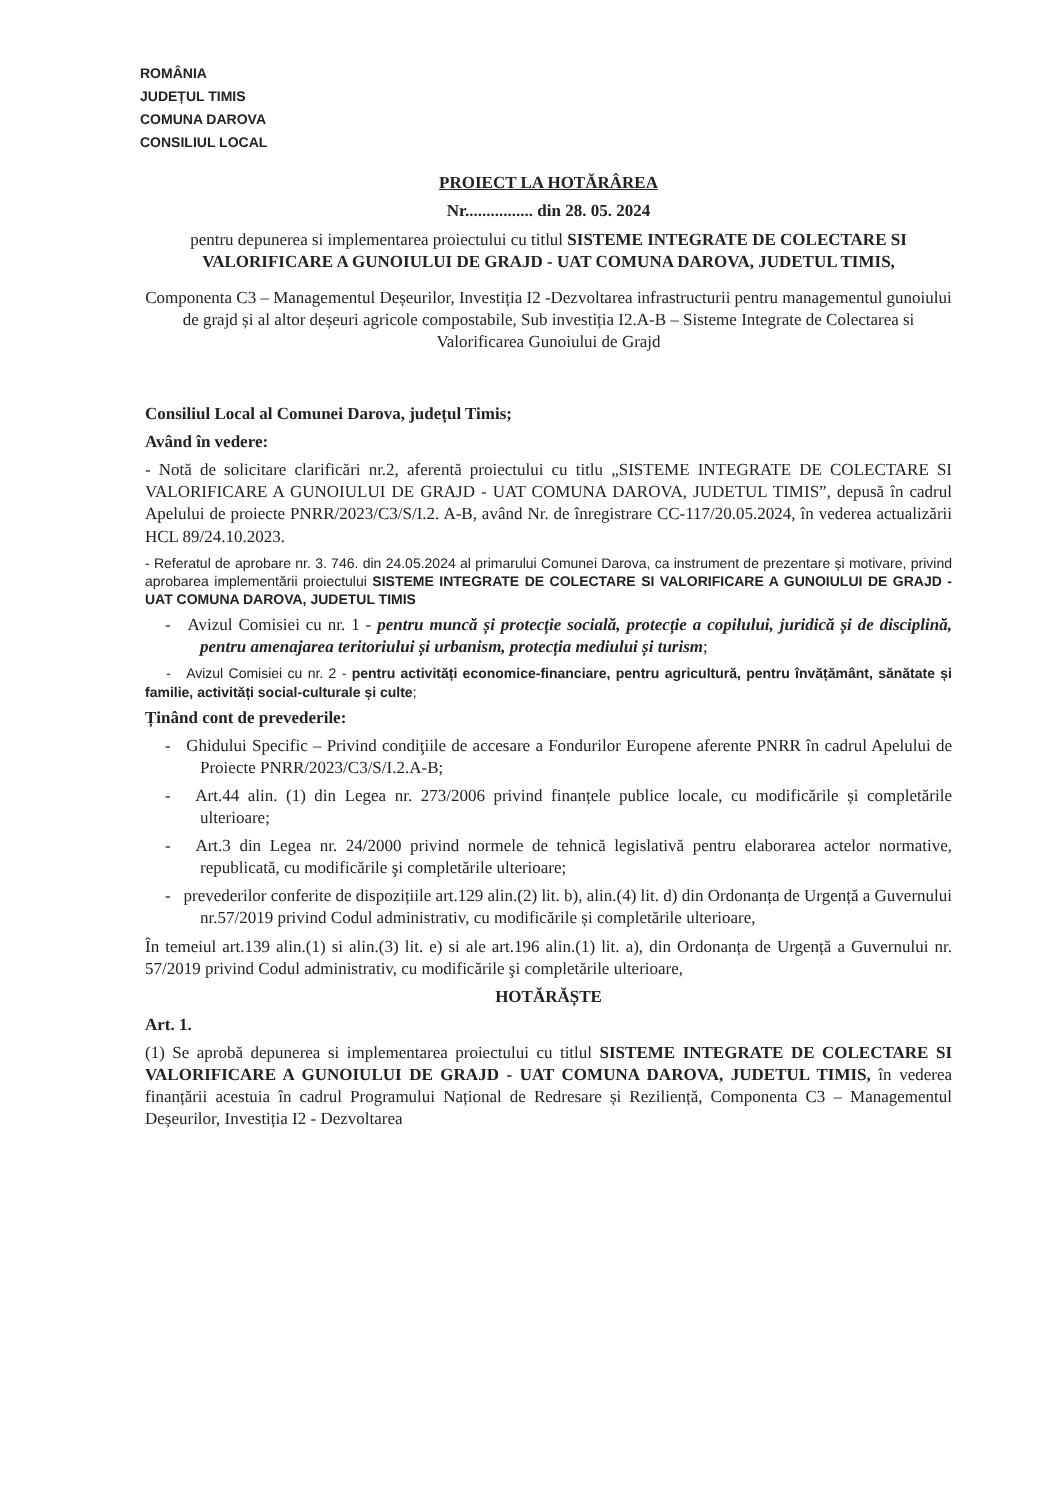ROMÂNIA
JUDEȚUL TIMIS
COMUNA DAROVA
CONSILIUL LOCAL
PROIECT LA HOTĂRÂREA
Nr................ din 28. 05. 2024
pentru depunerea si implementarea proiectului cu titlul SISTEME INTEGRATE DE COLECTARE SI VALORIFICARE A GUNOIULUI DE GRAJD - UAT COMUNA DAROVA, JUDETUL TIMIS,
Componenta C3 – Managementul Deșeurilor, Investiția I2 -Dezvoltarea infrastructurii pentru managementul gunoiului de grajd și al altor deșeuri agricole compostabile, Sub investiția I2.A-B – Sisteme Integrate de Colectarea si Valorificarea Gunoiului de Grajd
Consiliul Local al Comunei Darova, județul Timis;
Având în vedere:
- Notă de solicitare clarificări nr.2, aferentă proiectului cu titlu „SISTEME INTEGRATE DE COLECTARE SI VALORIFICARE A GUNOIULUI DE GRAJD - UAT COMUNA DAROVA, JUDETUL TIMIS”, depusă în cadrul Apelului de proiecte PNRR/2023/C3/S/I.2. A-B, având Nr. de înregistrare CC-117/20.05.2024, în vederea actualizării HCL 89/24.10.2023.
- Referatul de aprobare nr. 3. 746. din 24.05.2024 al primarului Comunei Darova, ca instrument de prezentare și motivare, privind aprobarea implementării proiectului SISTEME INTEGRATE DE COLECTARE SI VALORIFICARE A GUNOIULUI DE GRAJD - UAT COMUNA DAROVA, JUDETUL TIMIS
- Avizul Comisiei cu nr. 1 - pentru muncă și protecție socială, protecție a copilului, juridică și de disciplină, pentru amenajarea teritoriului și urbanism, protecția mediului și turism;
- Avizul Comisiei cu nr. 2 - pentru activități economice-financiare, pentru agricultură, pentru învățământ, sănătate și familie, activități social-culturale și culte;
Ținând cont de prevederile:
- Ghidului Specific – Privind condiţiile de accesare a Fondurilor Europene aferente PNRR în cadrul Apelului de Proiecte PNRR/2023/C3/S/I.2.A-B;
- Art.44 alin. (1) din Legea nr. 273/2006 privind finanțele publice locale, cu modificările și completările ulterioare;
- Art.3 din Legea nr. 24/2000 privind normele de tehnică legislativă pentru elaborarea actelor normative, republicată, cu modificările şi completările ulterioare;
- prevederilor conferite de dispozițiile art.129 alin.(2) lit. b), alin.(4) lit. d) din Ordonanța de Urgență a Guvernului nr.57/2019 privind Codul administrativ, cu modificările și completările ulterioare,
În temeiul art.139 alin.(1) si alin.(3) lit. e) si ale art.196 alin.(1) lit. a), din Ordonanța de Urgență a Guvernului nr. 57/2019 privind Codul administrativ, cu modificările şi completările ulterioare,
HOTĂRĂȘTE
Art. 1.
(1) Se aprobă depunerea si implementarea proiectului cu titlul SISTEME INTEGRATE DE COLECTARE SI VALORIFICARE A GUNOIULUI DE GRAJD - UAT COMUNA DAROVA, JUDETUL TIMIS, în vederea finanțării acestuia în cadrul Programului Național de Redresare și Reziliență, Componenta C3 – Managementul Deșeurilor, Investiția I2 - Dezvoltarea